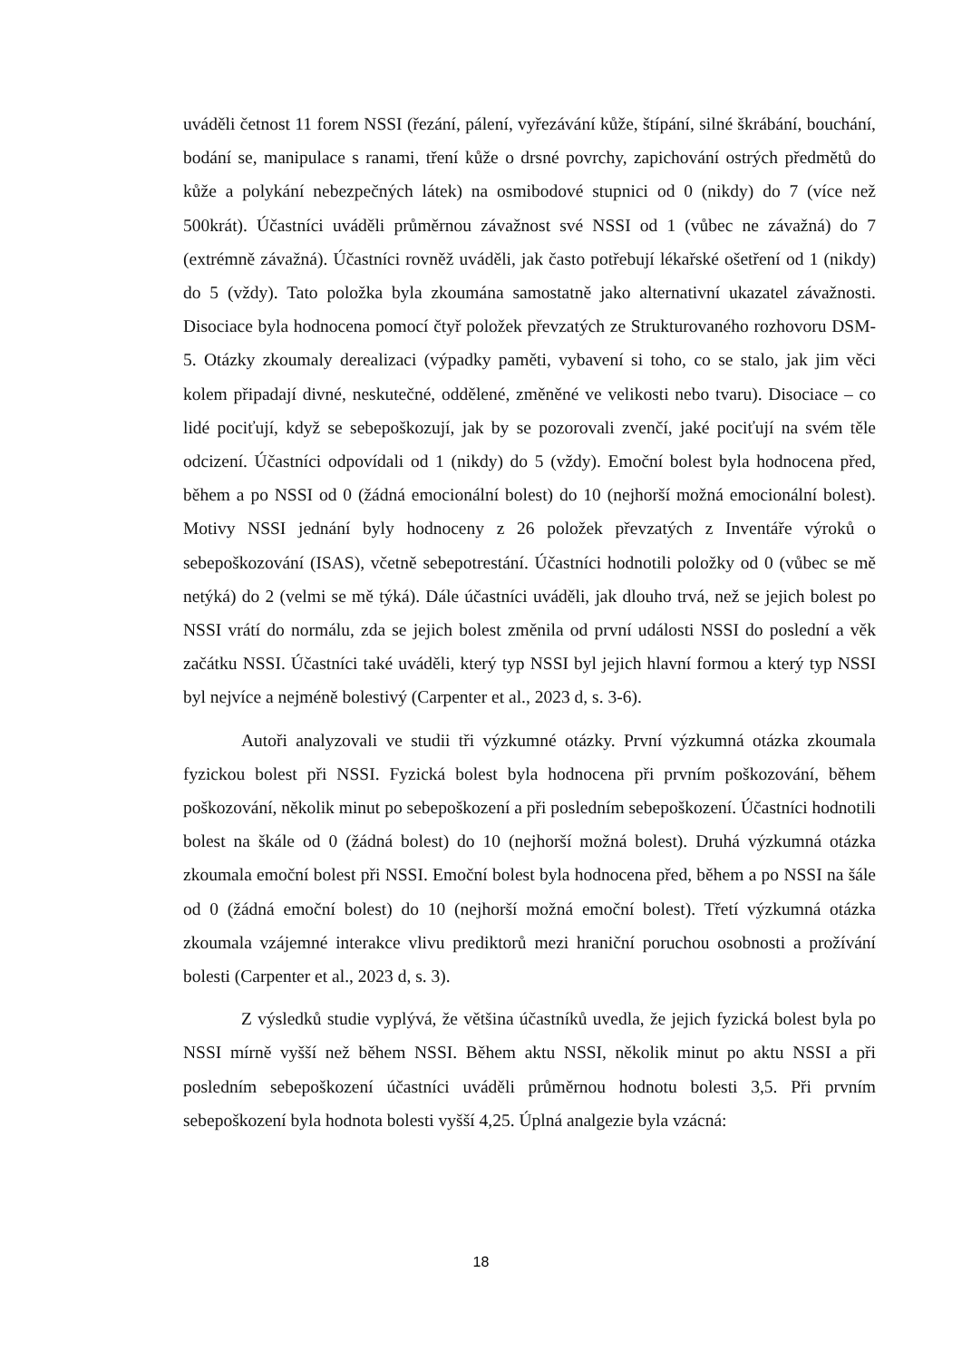uváděli četnost 11 forem NSSI (řezání, pálení, vyřezávání kůže, štípání, silné škrábání, bouchání, bodání se, manipulace s ranami, tření kůže o drsné povrchy, zapichování ostrých předmětů do kůže a polykání nebezpečných látek) na osmibodové stupnici od 0 (nikdy) do 7 (více než 500krát). Účastníci uváděli průměrnou závažnost své NSSI od 1 (vůbec ne závažná) do 7 (extrémně závažná). Účastníci rovněž uváděli, jak často potřebují lékařské ošetření od 1 (nikdy) do 5 (vždy). Tato položka byla zkoumána samostatně jako alternativní ukazatel závažnosti. Disociace byla hodnocena pomocí čtyř položek převzatých ze Strukturovaného rozhovoru DSM-5. Otázky zkoumaly derealizaci (výpadky paměti, vybavení si toho, co se stalo, jak jim věci kolem připadají divné, neskutečné, oddělené, změněné ve velikosti nebo tvaru). Disociace – co lidé pociťují, když se sebepoškozují, jak by se pozorovali zvenčí, jaké pociťují na svém těle odcizení. Účastníci odpovídali od 1 (nikdy) do 5 (vždy). Emoční bolest byla hodnocena před, během a po NSSI od 0 (žádná emocionální bolest) do 10 (nejhorší možná emocionální bolest). Motivy NSSI jednání byly hodnoceny z 26 položek převzatých z Inventáře výroků o sebepoškozování (ISAS), včetně sebepotrestání. Účastníci hodnotili položky od 0 (vůbec se mě netýká) do 2 (velmi se mě týká). Dále účastníci uváděli, jak dlouho trvá, než se jejich bolest po NSSI vrátí do normálu, zda se jejich bolest změnila od první události NSSI do poslední a věk začátku NSSI. Účastníci také uváděli, který typ NSSI byl jejich hlavní formou a který typ NSSI byl nejvíce a nejméně bolestivý (Carpenter et al., 2023 d, s. 3-6).
Autoři analyzovali ve studii tři výzkumné otázky. První výzkumná otázka zkoumala fyzickou bolest při NSSI. Fyzická bolest byla hodnocena při prvním poškozování, během poškozování, několik minut po sebepoškození a při posledním sebepoškození. Účastníci hodnotili bolest na škále od 0 (žádná bolest) do 10 (nejhorší možná bolest). Druhá výzkumná otázka zkoumala emoční bolest při NSSI. Emoční bolest byla hodnocena před, během a po NSSI na šále od 0 (žádná emoční bolest) do 10 (nejhorší možná emoční bolest). Třetí výzkumná otázka zkoumala vzájemné interakce vlivu prediktorů mezi hraniční poruchou osobnosti a prožívání bolesti (Carpenter et al., 2023 d, s. 3).
Z výsledků studie vyplývá, že většina účastníků uvedla, že jejich fyzická bolest byla po NSSI mírně vyšší než během NSSI. Během aktu NSSI, několik minut po aktu NSSI a při posledním sebepoškození účastníci uváděli průměrnou hodnotu bolesti 3,5. Při prvním sebepoškození byla hodnota bolesti vyšší 4,25. Úplná analgezie byla vzácná:
18